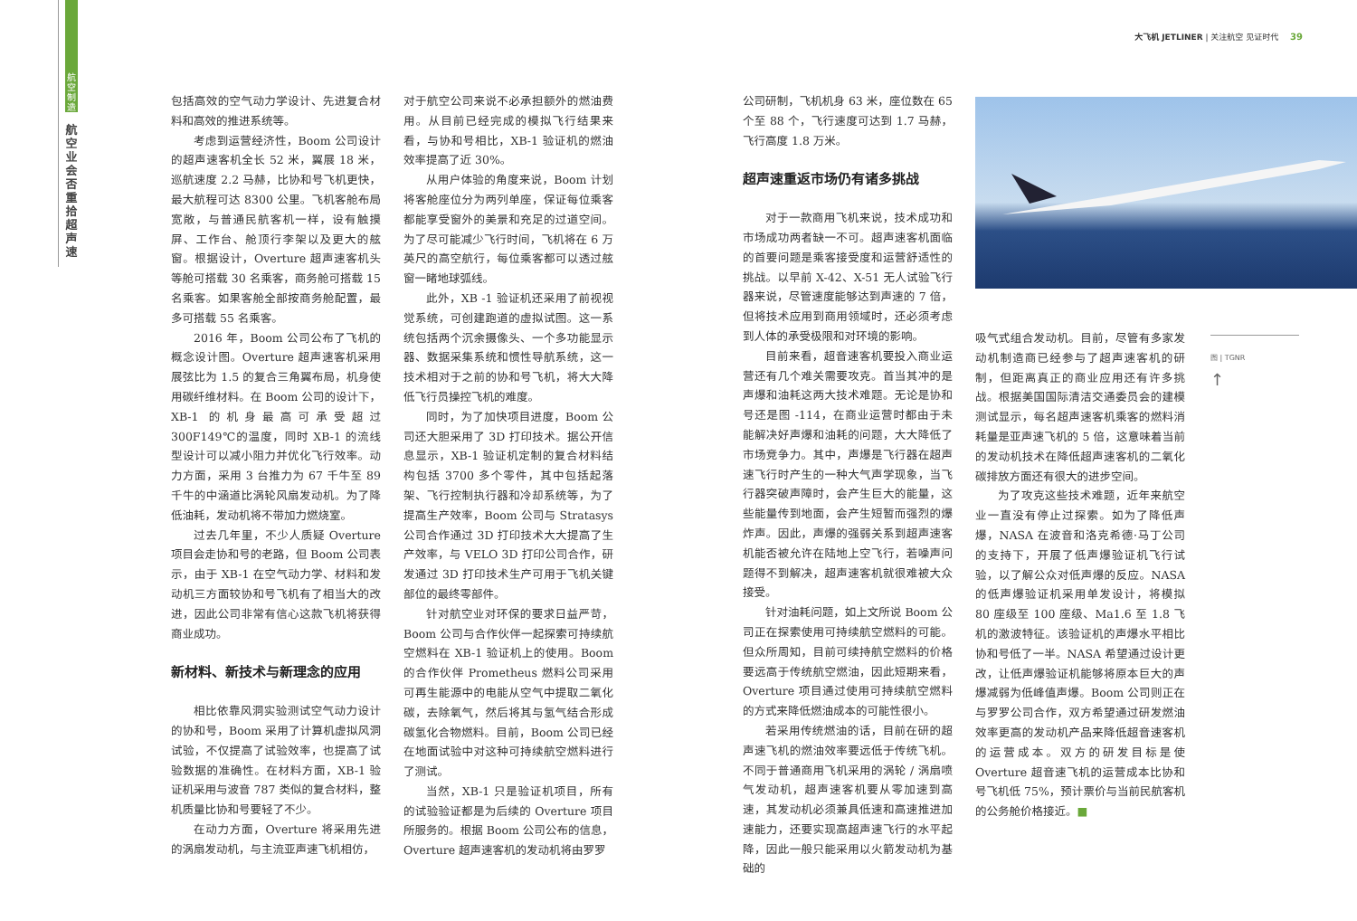航
空
制
造
航
空
业
会
否
重
拾
超
声
速
大飞机 JETLINER | 关注航空 见证时代 39
包括高效的空气动力学设计、先进复合材料和高效的推进系统等。
考虑到运营经济性，Boom 公司设计的超声速客机全长 52 米，翼展 18 米，巡航速度 2.2 马赫，比协和号飞机更快，最大航程可达 8300 公里。飞机客舱布局宽敞，与普通民航客机一样，设有触摸屏、工作台、舱顶行李架以及更大的舷窗。根据设计，Overture 超声速客机头等舱可搭载 30 名乘客，商务舱可搭载 15 名乘客。如果客舱全部按商务舱配置，最多可搭载 55 名乘客。
2016 年，Boom 公司公布了飞机的概念设计图。Overture 超声速客机采用展弦比为 1.5 的复合三角翼布局，机身使用碳纤维材料。在 Boom 公司的设计下，XB-1 的机身最高可承受超过 300F149℃的温度，同时 XB-1 的流线型设计可以减小阻力并优化飞行效率。动力方面，采用 3 台推力为 67 千牛至 89 千牛的中涵道比涡轮风扇发动机。为了降低油耗，发动机将不带加力燃烧室。
过去几年里，不少人质疑 Overture 项目会走协和号的老路，但 Boom 公司表示，由于 XB-1 在空气动力学、材料和发动机三方面较协和号飞机有了相当大的改进，因此公司非常有信心这款飞机将获得商业成功。
新材料、新技术与新理念的应用
相比依靠风洞实验测试空气动力设计的协和号，Boom 采用了计算机虚拟风洞试验，不仅提高了试验效率，也提高了试验数据的准确性。在材料方面，XB-1 验证机采用与波音 787 类似的复合材料，整机质量比协和号要轻了不少。
在动力方面，Overture 将采用先进的涡扇发动机，与主流亚声速飞机相仿，
对于航空公司来说不必承担额外的燃油费用。从目前已经完成的模拟飞行结果来看，与协和号相比，XB-1 验证机的燃油效率提高了近 30%。
从用户体验的角度来说，Boom 计划将客舱座位分为两列单座，保证每位乘客都能享受窗外的美景和充足的过道空间。为了尽可能减少飞行时间，飞机将在 6 万英尺的高空航行，每位乘客都可以透过舷窗一睹地球弧线。
此外，XB -1 验证机还采用了前视视觉系统，可创建跑道的虚拟试图。这一系统包括两个沉余摄像头、一个多功能显示器、数据采集系统和惯性导航系统，这一技术相对于之前的协和号飞机，将大大降低飞行员操控飞机的难度。
同时，为了加快项目进度，Boom 公司还大胆采用了 3D 打印技术。据公开信息显示，XB-1 验证机定制的复合材料结构包括 3700 多个零件，其中包括起落架、飞行控制执行器和冷却系统等，为了提高生产效率，Boom 公司与 Stratasys 公司合作通过 3D 打印技术大大提高了生产效率，与 VELO 3D 打印公司合作，研发通过 3D 打印技术生产可用于飞机关键部位的最终零部件。
针对航空业对环保的要求日益严苛，Boom 公司与合作伙伴一起探索可持续航空燃料在 XB-1 验证机上的使用。Boom 的合作伙伴 Prometheus 燃料公司采用可再生能源中的电能从空气中提取二氧化碳，去除氧气，然后将其与氢气结合形成碳氢化合物燃料。目前，Boom 公司已经在地面试验中对这种可持续航空燃料进行了测试。
当然，XB-1 只是验证机项目，所有的试验验证都是为后续的 Overture 项目所服务的。根据 Boom 公司公布的信息，Overture 超声速客机的发动机将由罗罗
公司研制，飞机机身 63 米，座位数在 65 个至 88 个，飞行速度可达到 1.7 马赫，飞行高度 1.8 万米。
超声速重返市场仍有诸多挑战
对于一款商用飞机来说，技术成功和市场成功两者缺一不可。超声速客机面临的首要问题是乘客接受度和运营舒适性的挑战。以早前 X-42、X-51 无人试验飞行器来说，尽管速度能够达到声速的 7 倍，但将技术应用到商用领域时，还必须考虑到人体的承受极限和对环境的影响。
目前来看，超音速客机要投入商业运营还有几个难关需要攻克。首当其冲的是声爆和油耗这两大技术难题。无论是协和号还是图 -114，在商业运营时都由于未能解决好声爆和油耗的问题，大大降低了市场竞争力。其中，声爆是飞行器在超声速飞行时产生的一种大气声学现象，当飞行器突破声障时，会产生巨大的能量，这些能量传到地面，会产生短暂而强烈的爆炸声。因此，声爆的强弱关系到超声速客机能否被允许在陆地上空飞行，若噪声问题得不到解决，超声速客机就很难被大众接受。
针对油耗问题，如上文所说 Boom 公司正在探索使用可持续航空燃料的可能。但众所周知，目前可续持航空燃料的价格要远高于传统航空燃油，因此短期来看，Overture 项目通过使用可持续航空燃料的方式来降低燃油成本的可能性很小。
若采用传统燃油的话，目前在研的超声速飞机的燃油效率要远低于传统飞机。不同于普通商用飞机采用的涡轮 / 涡扇喷气发动机，超声速客机要从零加速到高速，其发动机必须兼具低速和高速推进加速能力，还要实现高超声速飞行的水平起降，因此一般只能采用以火箭发动机为基础的
吸气式组合发动机。目前，尽管有多家发动机制造商已经参与了超声速客机的研制，但距离真正的商业应用还有许多挑战。根据美国国际清洁交通委员会的建模测试显示，每名超声速客机乘客的燃料消耗量是亚声速飞机的 5 倍，这意味着当前的发动机技术在降低超声速客机的二氧化碳排放方面还有很大的进步空间。
为了攻克这些技术难题，近年来航空业一直没有停止过探索。如为了降低声爆，NASA 在波音和洛克希德·马丁公司的支持下，开展了低声爆验证机飞行试验，以了解公众对低声爆的反应。NASA 的低声爆验证机采用单发设计，将模拟 80 座级至 100 座级、Ma1.6 至 1.8 飞机的激波特征。该验证机的声爆水平相比协和号低了一半。NASA 希望通过设计更改，让低声爆验证机能够将原本巨大的声爆减弱为低峰值声爆。Boom 公司则正在与罗罗公司合作，双方希望通过研发燃油效率更高的发动机产品来降低超音速客机的运营成本。双方的研发目标是使 Overture 超音速飞机的运营成本比协和号飞机低 75%，预计票价与当前民航客机的公务舱价格接近。■
图 | TGNR
↑